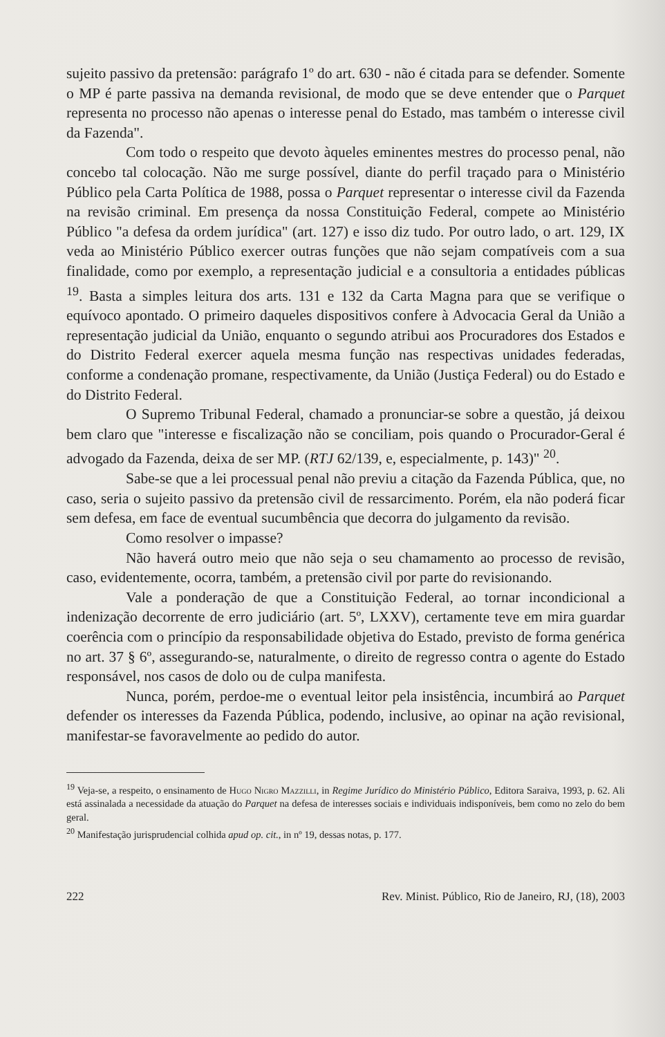sujeito passivo da pretensão: parágrafo 1º do art. 630 - não é citada para se defender. Somente o MP é parte passiva na demanda revisional, de modo que se deve entender que o Parquet representa no processo não apenas o interesse penal do Estado, mas também o interesse civil da Fazenda".
Com todo o respeito que devoto àqueles eminentes mestres do processo penal, não concebo tal colocação. Não me surge possível, diante do perfil traçado para o Ministério Público pela Carta Política de 1988, possa o Parquet representar o interesse civil da Fazenda na revisão criminal. Em presença da nossa Constituição Federal, compete ao Ministério Público "a defesa da ordem jurídica" (art. 127) e isso diz tudo. Por outro lado, o art. 129, IX veda ao Ministério Público exercer outras funções que não sejam compatíveis com a sua finalidade, como por exemplo, a representação judicial e a consultoria a entidades públicas <sup>19</sup>. Basta a simples leitura dos arts. 131 e 132 da Carta Magna para que se verifique o equívoco apontado. O primeiro daqueles dispositivos confere à Advocacia Geral da União a representação judicial da União, enquanto o segundo atribui aos Procuradores dos Estados e do Distrito Federal exercer aquela mesma função nas respectivas unidades federadas, conforme a condenação promane, respectivamente, da União (Justiça Federal) ou do Estado e do Distrito Federal.
O Supremo Tribunal Federal, chamado a pronunciar-se sobre a questão, já deixou bem claro que "interesse e fiscalização não se conciliam, pois quando o Procurador-Geral é advogado da Fazenda, deixa de ser MP. (RTJ 62/139, e, especialmente, p. 143)" <sup>20</sup>.
Sabe-se que a lei processual penal não previu a citação da Fazenda Pública, que, no caso, seria o sujeito passivo da pretensão civil de ressarcimento. Porém, ela não poderá ficar sem defesa, em face de eventual sucumbência que decorra do julgamento da revisão.
Como resolver o impasse?
Não haverá outro meio que não seja o seu chamamento ao processo de revisão, caso, evidentemente, ocorra, também, a pretensão civil por parte do revisionando.
Vale a ponderação de que a Constituição Federal, ao tornar incondicional a indenização decorrente de erro judiciário (art. 5º, LXXV), certamente teve em mira guardar coerência com o princípio da responsabilidade objetiva do Estado, previsto de forma genérica no art. 37 § 6º, assegurando-se, naturalmente, o direito de regresso contra o agente do Estado responsável, nos casos de dolo ou de culpa manifesta.
Nunca, porém, perdoe-me o eventual leitor pela insistência, incumbirá ao Parquet defender os interesses da Fazenda Pública, podendo, inclusive, ao opinar na ação revisional, manifestar-se favoravelmente ao pedido do autor.
<sup>19</sup> Veja-se, a respeito, o ensinamento de Hugo Nigro Mazzilli, in Regime Jurídico do Ministério Público, Editora Saraiva, 1993, p. 62. Ali está assinalada a necessidade da atuação do Parquet na defesa de interesses sociais e individuais indisponíveis, bem como no zelo do bem geral.
<sup>20</sup> Manifestação jurisprudencial colhida apud op. cit., in nº 19, dessas notas, p. 177.
222 Rev. Minist. Público, Rio de Janeiro, RJ, (18), 2003